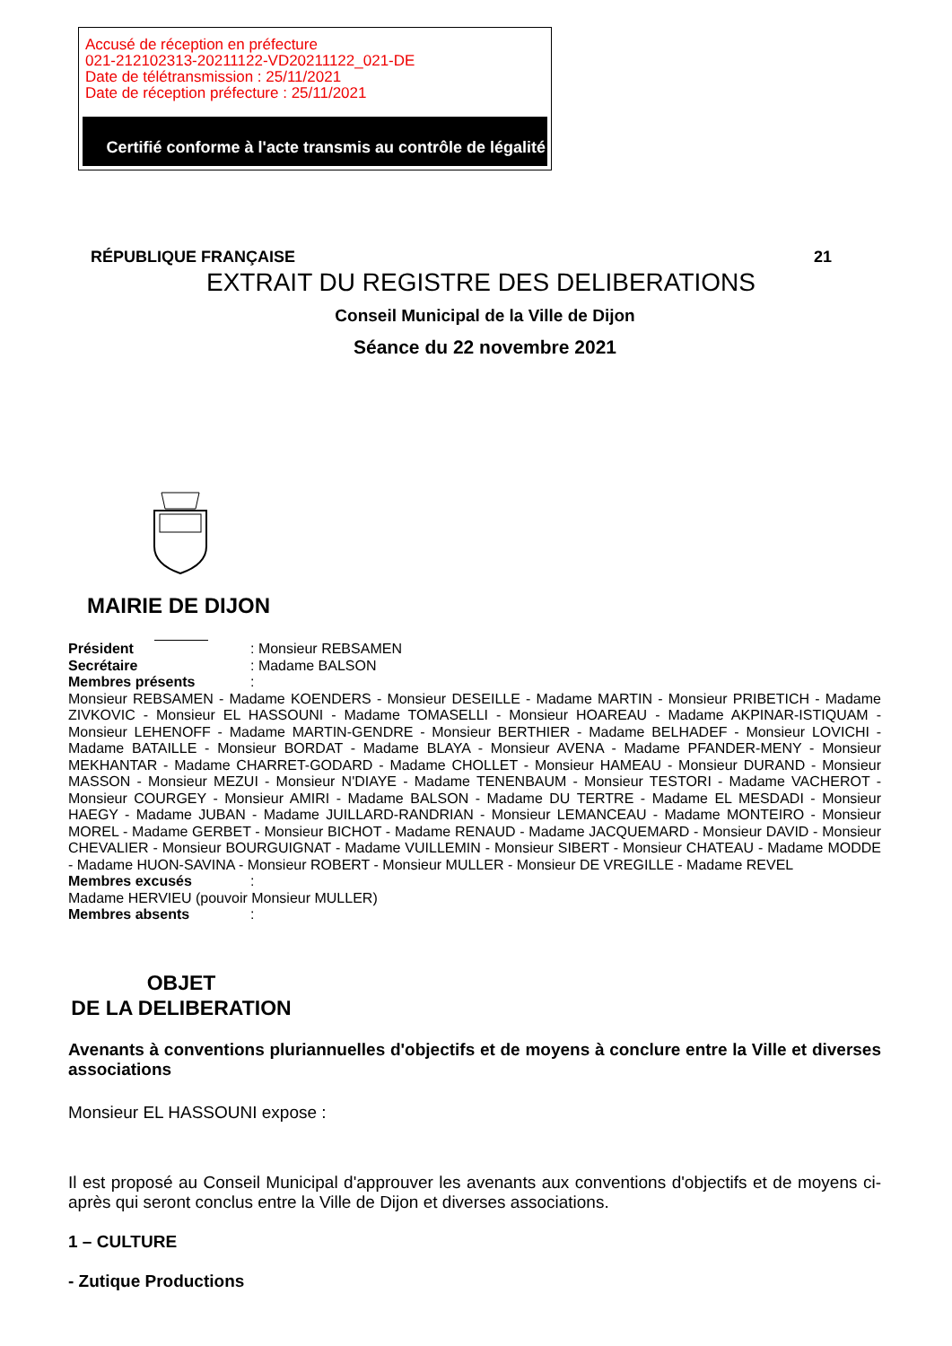Accusé de réception en préfecture
021-212102313-20211122-VD20211122_021-DE
Date de télétransmission : 25/11/2021
Date de réception préfecture : 25/11/2021
Certifié conforme à l'acte transmis au contrôle de légalité
RÉPUBLIQUE FRANÇAISE 21
EXTRAIT DU REGISTRE DES DELIBERATIONS
Conseil Municipal de la Ville de Dijon
Séance du 22 novembre 2021
MAIRIE DE DIJON
Président: Monsieur REBSAMEN
Secrétaire: Madame BALSON
Membres présents:
Monsieur REBSAMEN - Madame KOENDERS - Monsieur DESEILLE - Madame MARTIN - Monsieur PRIBETICH - Madame ZIVKOVIC - Monsieur EL HASSOUNI - Madame TOMASELLI - Monsieur HOAREAU - Madame AKPINAR-ISTIQUAM - Monsieur LEHENOFF - Madame MARTIN-GENDRE - Monsieur BERTHIER - Madame BELHADEF - Monsieur LOVICHI - Madame BATAILLE - Monsieur BORDAT - Madame BLAYA - Monsieur AVENA - Madame PFANDER-MENY - Monsieur MEKHANTAR - Madame CHARRET-GODARD - Madame CHOLLET - Monsieur HAMEAU - Monsieur DURAND - Monsieur MASSON - Monsieur MEZUI - Monsieur N'DIAYE - Madame TENENBAUM - Monsieur TESTORI - Madame VACHEROT - Monsieur COURGEY - Monsieur AMIRI - Madame BALSON - Madame DU TERTRE - Madame EL MESDADI - Monsieur HAEGY - Madame JUBAN - Madame JUILLARD-RANDRIAN - Monsieur LEMANCEAU - Madame MONTEIRO - Monsieur MOREL - Madame GERBET - Monsieur BICHOT - Madame RENAUD - Madame JACQUEMARD - Monsieur DAVID - Monsieur CHEVALIER - Monsieur BOURGUIGNAT - Madame VUILLEMIN - Monsieur SIBERT - Monsieur CHATEAU - Madame MODDE - Madame HUON-SAVINA - Monsieur ROBERT - Monsieur MULLER - Monsieur DE VREGILLE - Madame REVEL
Membres excusés:
Madame HERVIEU (pouvoir Monsieur MULLER)
Membres absents:
OBJET
DE LA DELIBERATION
Avenants à conventions pluriannuelles d'objectifs et de moyens à conclure entre la Ville et diverses associations
Monsieur EL HASSOUNI expose :
Il est proposé au Conseil Municipal d'approuver les avenants aux conventions d'objectifs et de moyens ci-après qui seront conclus entre la Ville de Dijon et diverses associations.
1 – CULTURE
- Zutique Productions